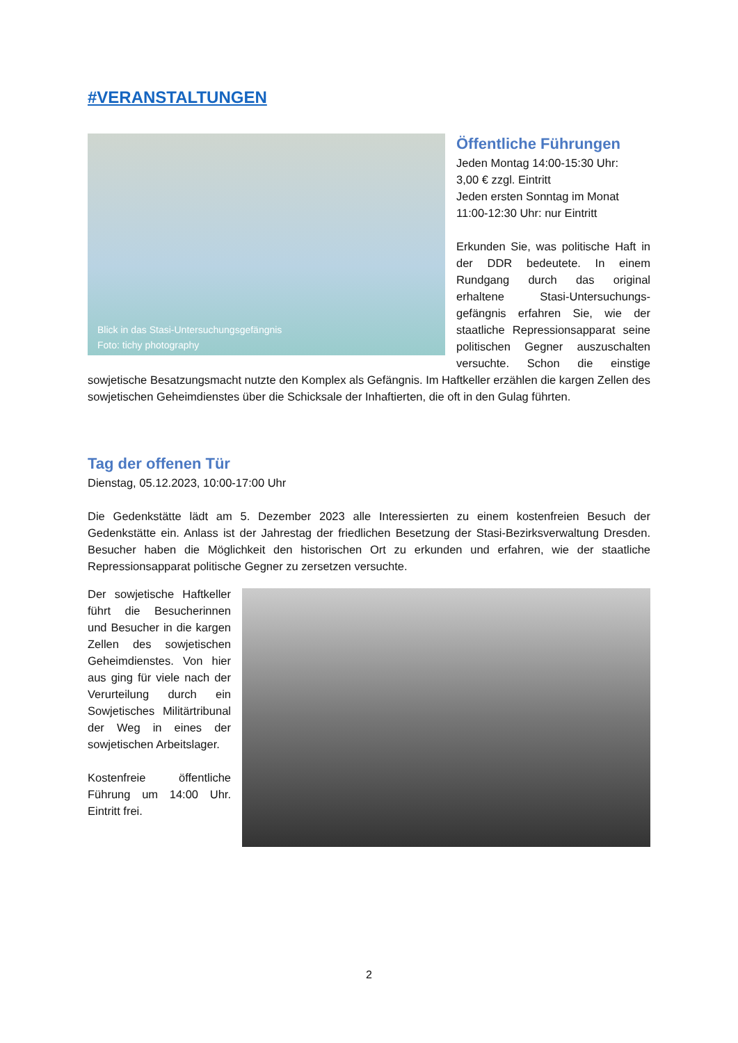#VERANSTALTUNGEN
Blick in das Stasi-Untersuchungsgefängnis
Foto: tichy photography
Öffentliche Führungen
Jeden Montag 14:00-15:30 Uhr:
3,00 € zzgl. Eintritt
Jeden ersten Sonntag im Monat
11:00-12:30 Uhr: nur Eintritt
Erkunden Sie, was politische Haft in der DDR bedeutete. In einem Rundgang durch das original erhaltene Stasi-Untersuchungs-gefängnis erfahren Sie, wie der staatliche Repressionsapparat seine politischen Gegner auszuschalten versuchte. Schon die einstige sowjetische Besatzungsmacht nutzte den Komplex als Gefängnis. Im Haftkeller erzählen die kargen Zellen des sowjetischen Geheimdienstes über die Schicksale der Inhaftierten, die oft in den Gulag führten.
Tag der offenen Tür
Dienstag, 05.12.2023, 10:00-17:00 Uhr
Die Gedenkstätte lädt am 5. Dezember 2023 alle Interessierten zu einem kostenfreien Besuch der Gedenkstätte ein. Anlass ist der Jahrestag der friedlichen Besetzung der Stasi-Bezirksverwaltung Dresden. Besucher haben die Möglichkeit den historischen Ort zu erkunden und erfahren, wie der staatliche Repressionsapparat politische Gegner zu zersetzen versuchte.
Der sowjetische Haftkeller führt die Besucherinnen und Besucher in die kargen Zellen des sowjetischen Geheimdienstes. Von hier aus ging für viele nach der Verurteilung durch ein Sowjetisches Militärtribunal der Weg in eines der sowjetischen Arbeitslager.
Kostenfreie öffentliche Führung um 14:00 Uhr. Eintritt frei.
2